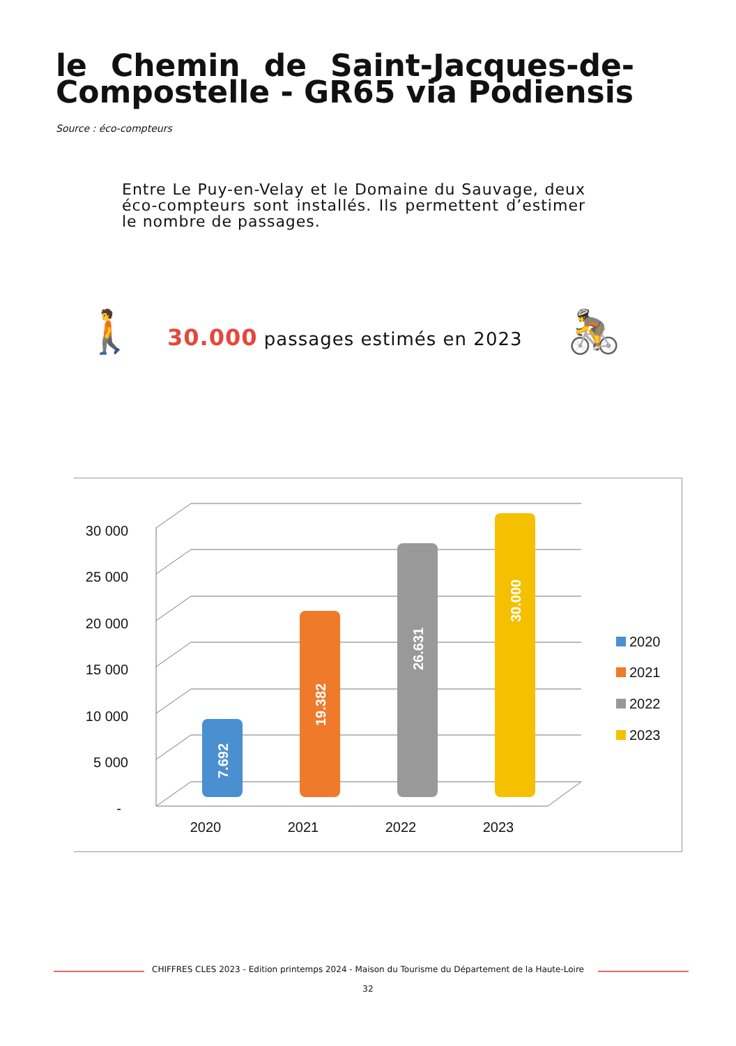le Chemin de Saint-Jacques-de-Compostelle - GR65 via Podiensis
Source : éco-compteurs
Entre Le Puy-en-Velay et le Domaine du Sauvage, deux éco-compteurs sont installés. Ils permettent d’estimer le nombre de passages.
🚶
30.000 passages estimés en 2023
🚴
30 000
25 000
20 000
15 000
10 000
5 000
-
7.692
19.382
26.631
30.000
2020
2021
2022
2023
2020
2021
2022
2023
CHIFFRES CLES 2023 - Edition printemps 2024 - Maison du Tourisme du Département de la Haute-Loire
32